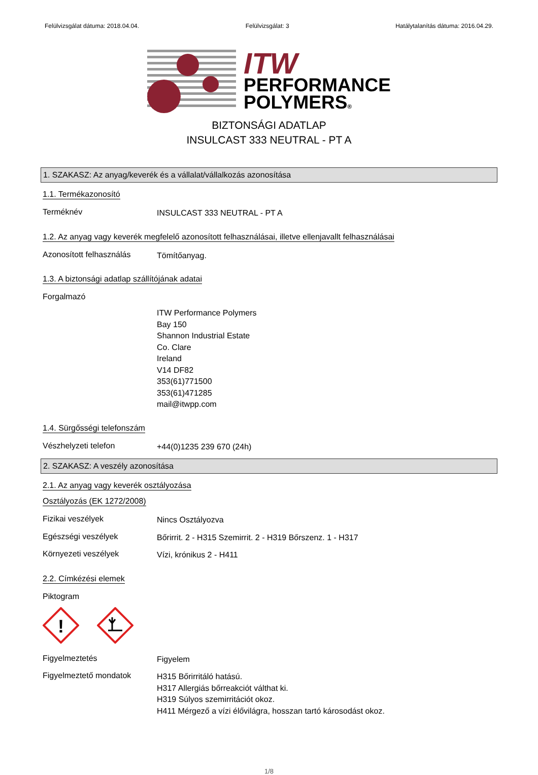Felülvizsgálat dátuma: 2018.04.04. Felülvizsgálat: 3 Hatálytalanítás dátuma: 2016.04.29.
ITW
PERFORMANCE
POLYMERS®
BIZTONSÁGI ADATLAP
INSULCAST 333 NEUTRAL - PT A
1. SZAKASZ: Az anyag/keverék és a vállalat/vállalkozás azonosítása
1.1. Termékazonosító
Terméknév
INSULCAST 333 NEUTRAL - PT A
1.2. Az anyag vagy keverék megfelelő azonosított felhasználásai, illetve ellenjavallt felhasználásai
Azonosított felhasználás
Tömítőanyag.
1.3. A biztonsági adatlap szállítójának adatai
Forgalmazó
ITW Performance Polymers
Bay 150
Shannon Industrial Estate
Co. Clare
Ireland
V14 DF82
353(61)771500
353(61)471285
mail@itwpp.com
1.4. Sürgősségi telefonszám
Vészhelyzeti telefon
+44(0)1235 239 670 (24h)
2. SZAKASZ: A veszély azonosítása
2.1. Az anyag vagy keverék osztályozása
Osztályozás (EK 1272/2008)
Fizikai veszélyek
Nincs Osztályozva
Egészségi veszélyek
Bőrirrit. 2 - H315 Szemirrit. 2 - H319 Bőrszenz. 1 - H317
Környezeti veszélyek
Vízi, krónikus 2 - H411
2.2. Címkézési elemek
Piktogram
!
Figyelmeztetés
Figyelem
Figyelmeztető mondatok
H315 Bőrirritáló hatású.
H317 Allergiás bőrreakciót válthat ki.
H319 Súlyos szemirritációt okoz.
H411 Mérgező a vízi élővilágra, hosszan tartó károsodást okoz.
1/8